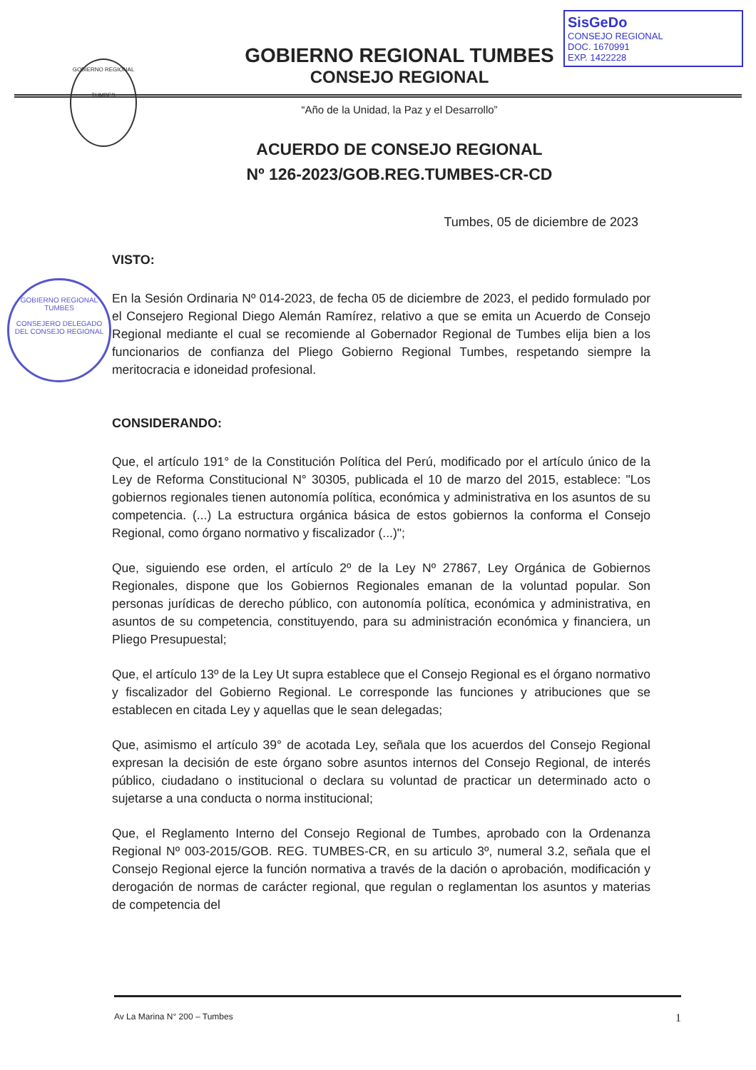SisGeDo
CONSEJO REGIONAL
DOC. 1670991
EXP. 1422228
GOBIERNO REGIONAL
TUMBES
GOBIERNO REGIONAL TUMBES
CONSEJO REGIONAL
“Año de la Unidad, la Paz y el Desarrollo”
ACUERDO DE CONSEJO REGIONAL
Nº 126-2023/GOB.REG.TUMBES-CR-CD
Tumbes, 05 de diciembre de 2023
GOBIERNO REGIONAL TUMBES
CONSEJERO DELEGADO
DEL CONSEJO REGIONAL
VISTO:
En la Sesión Ordinaria Nº 014-2023, de fecha 05 de diciembre de 2023, el pedido formulado por el Consejero Regional Diego Alemán Ramírez, relativo a que se emita un Acuerdo de Consejo Regional mediante el cual se recomiende al Gobernador Regional de Tumbes elija bien a los funcionarios de confianza del Pliego Gobierno Regional Tumbes, respetando siempre la meritocracia e idoneidad profesional.
CONSIDERANDO:
Que, el artículo 191° de la Constitución Política del Perú, modificado por el artículo único de la Ley de Reforma Constitucional N° 30305, publicada el 10 de marzo del 2015, establece: "Los gobiernos regionales tienen autonomía política, económica y administrativa en los asuntos de su competencia. (...) La estructura orgánica básica de estos gobiernos la conforma el Consejo Regional, como órgano normativo y fiscalizador (...)";
Que, siguiendo ese orden, el artículo 2º de la Ley Nº 27867, Ley Orgánica de Gobiernos Regionales, dispone que los Gobiernos Regionales emanan de la voluntad popular. Son personas jurídicas de derecho público, con autonomía política, económica y administrativa, en asuntos de su competencia, constituyendo, para su administración económica y financiera, un Pliego Presupuestal;
Que, el artículo 13º de la Ley Ut supra establece que el Consejo Regional es el órgano normativo y fiscalizador del Gobierno Regional. Le corresponde las funciones y atribuciones que se establecen en citada Ley y aquellas que le sean delegadas;
Que, asimismo el artículo 39° de acotada Ley, señala que los acuerdos del Consejo Regional expresan la decisión de este órgano sobre asuntos internos del Consejo Regional, de interés público, ciudadano o institucional o declara su voluntad de practicar un determinado acto o sujetarse a una conducta o norma institucional;
Que, el Reglamento Interno del Consejo Regional de Tumbes, aprobado con la Ordenanza Regional Nº 003-2015/GOB. REG. TUMBES-CR, en su articulo 3º, numeral 3.2, señala que el Consejo Regional ejerce la función normativa a través de la dación o aprobación, modificación y derogación de normas de carácter regional, que regulan o reglamentan los asuntos y materias de competencia del
Av La Marina N° 200 – Tumbes 1